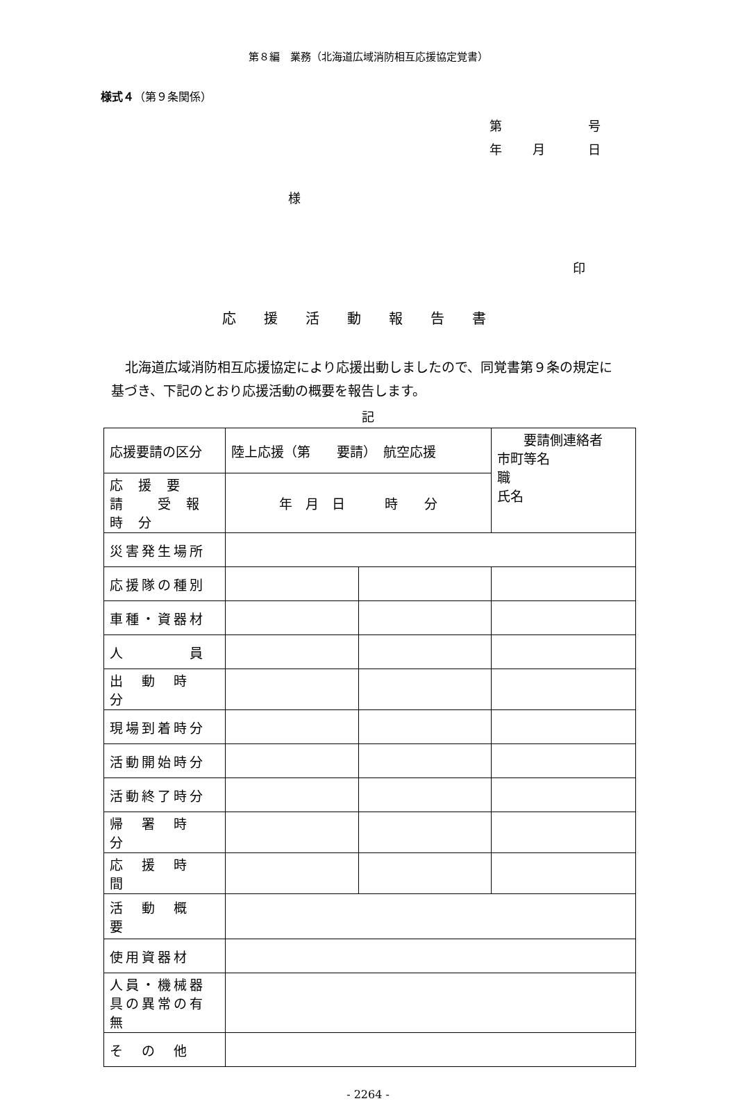第８編　業務（北海道広域消防相互応援協定覚書）
様式４（第９条関係）
第　号
年 月　日
様
印
応援活動報告書
北海道広域消防相互応援協定により応援出動しましたので、同覚書第９条の規定に基づき、下記のとおり応援活動の概要を報告します。
記
| 応援要請の区分 | 陸上応援（第 要請） 航空応援 | | 要請側連絡者 市町等名 職 氏名 |
| 応援要請 受報時分 | 年 月 日 時 分 | | |
| 災害発生場所 | | | |
| 応援隊の種別 | | | |
| 車種・資器材 | | | |
| 人 員 | | | |
| 出 動 時 分 | | | |
| 現場到着時分 | | | |
| 活動開始時分 | | | |
| 活動終了時分 | | | |
| 帰 署 時 分 | | | |
| 応 援 時 間 | | | |
| 活 動 概 要 | | | |
| 使用資器材 | | | |
| 人員・機械器具の異常の有無 | | | |
| そ の 他 | | | |
- 2264 -